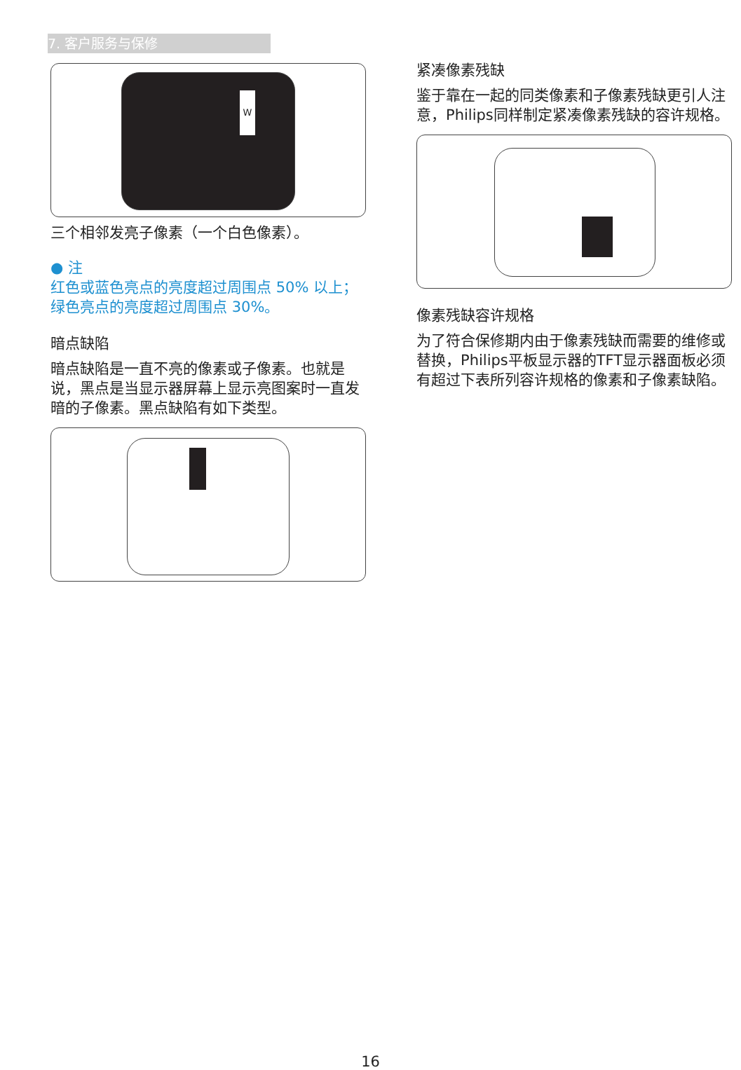7. 客户服务与保修
W
三个相邻发亮子像素（一个白色像素）。
● 注
红色或蓝色亮点的亮度超过周围点 50% 以上；绿色亮点的亮度超过周围点 30%。
暗点缺陷
暗点缺陷是一直不亮的像素或子像素。也就是说，黑点是当显示器屏幕上显示亮图案时一直发暗的子像素。黑点缺陷有如下类型。
紧凑像素残缺
鉴于靠在一起的同类像素和子像素残缺更引人注意，Philips同样制定紧凑像素残缺的容许规格。
像素残缺容许规格
为了符合保修期内由于像素残缺而需要的维修或替换，Philips平板显示器的TFT显示器面板必须有超过下表所列容许规格的像素和子像素缺陷。
16